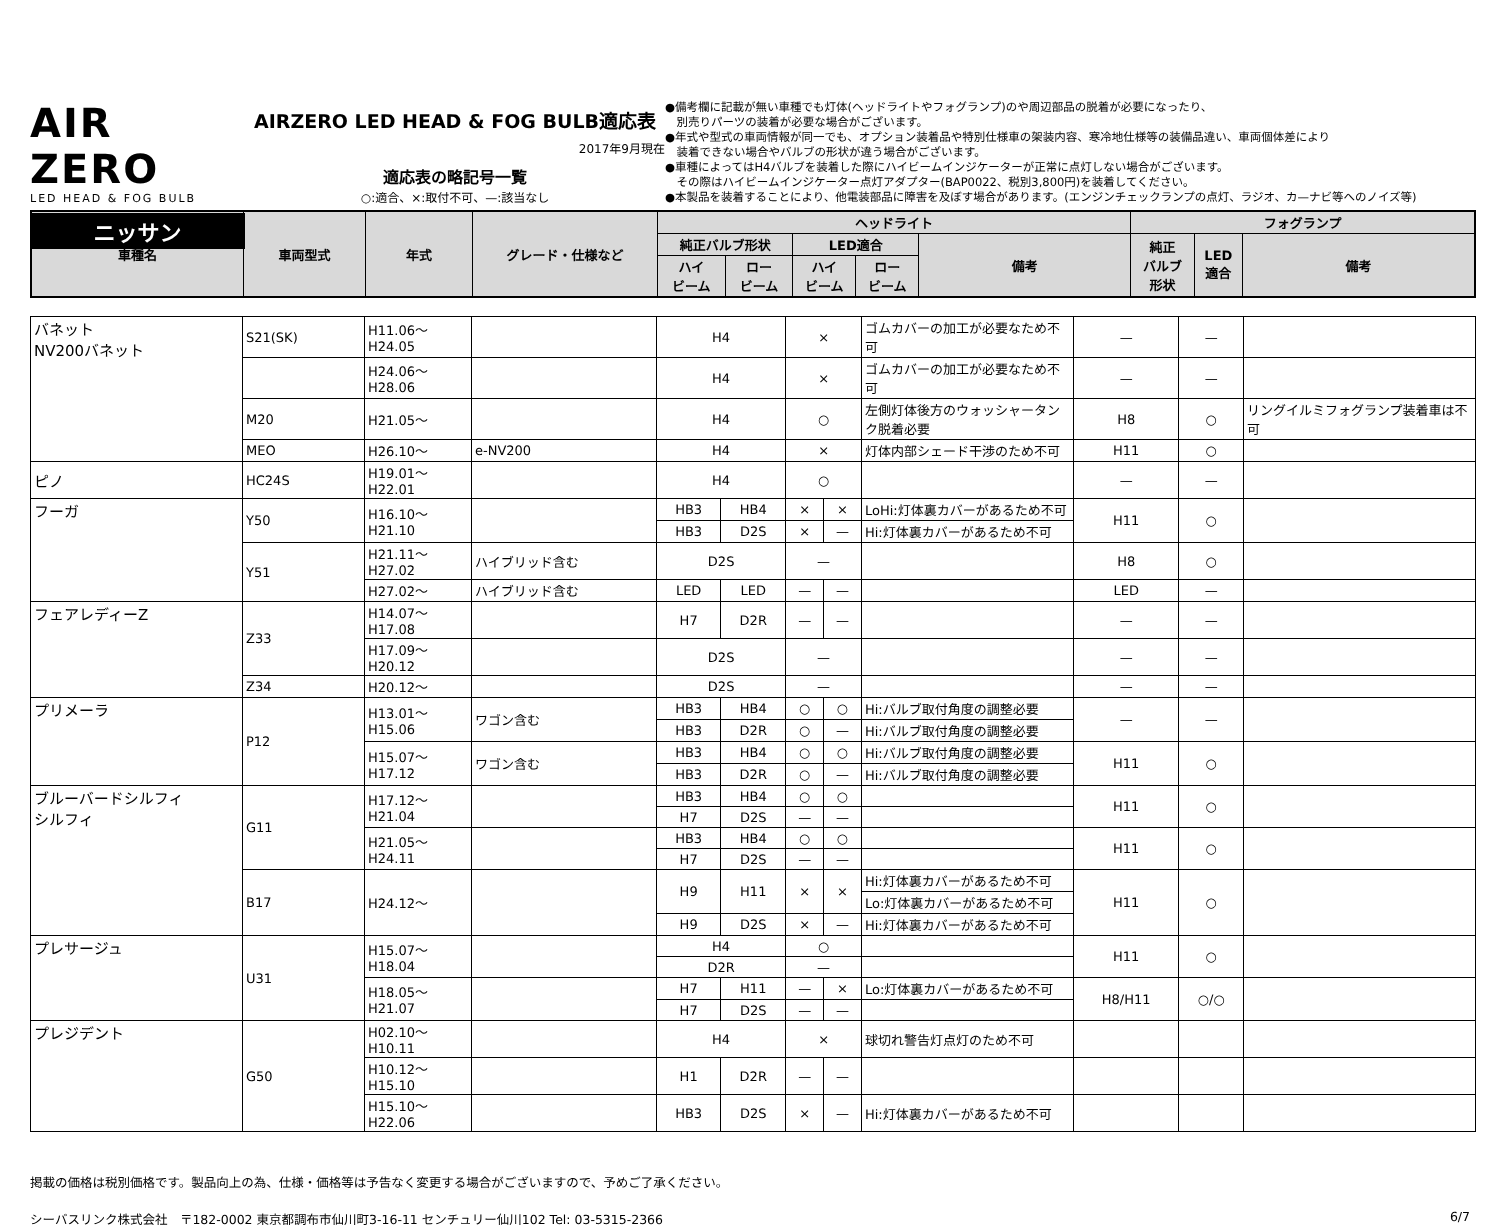AIR ZERO
LED HEAD & FOG BULB
ニッサン
AIRZERO LED HEAD & FOG BULB適応表
2017年9月現在
適応表の略記号一覧
○:適合、×:取付不可、—:該当なし
●備考欄に記載が無い車種でも灯体(ヘッドライトやフォグランプ)のや周辺部品の脱着が必要になったり、
　別売りパーツの装着が必要な場合がございます。
●年式や型式の車両情報が同一でも、オプション装着品や特別仕様車の架装内容、寒冷地仕様等の装備品違い、車両個体差により
　装着できない場合やバルブの形状が違う場合がございます。
●車種によってはH4バルブを装着した際にハイビームインジケーターが正常に点灯しない場合がございます。
　その際はハイビームインジケーター点灯アダプター(BAP0022、税別3,800円)を装着してください。
●本製品を装着することにより、他電装部品に障害を及ぼす場合があります。(エンジンチェックランプの点灯、ラジオ、カ—ナビ等へのノイズ等)
| 車種名 | 車両型式 | 年式 | グレード・仕様など | ヘッドライト | | | | | フォグランプ | | |
| --- | --- | --- | --- | --- | --- | --- | --- | --- | --- | --- | --- |
| | | | | 純正バルブ形状 | | LED適合 | | 備考 | 純正 バルブ 形状 | LED 適合 | 備考 |
| | | | | ハイ ビーム | ロー ビーム | ハイ ビーム | ロー ビーム | | | | |
| バネット NV200バネット | S21(SK) | H11.06～H24.05 | | H4 | | × | | ゴムカバーの加工が必要なため不可 | — | — | |
| | | H24.06～H28.06 | | H4 | | × | | ゴムカバーの加工が必要なため不可 | — | — | |
| | M20 | H21.05～ | | H4 | | ○ | | 左側灯体後方のウォッシャータンク脱着必要 | H8 | ○ | リングイルミフォグランプ装着車は不可 |
| | MEO | H26.10～ | e-NV200 | H4 | | × | | 灯体内部シェード干渉のため不可 | H11 | ○ | |
| ピノ | HC24S | H19.01～H22.01 | | H4 | | ○ | | | — | — | |
| フーガ | Y50 | H16.10～H21.10 | | HB3 | HB4 | × | × | LoHi:灯体裏カバーがあるため不可 | H11 | ○ | |
| | | | | HB3 | D2S | × | — | Hi:灯体裏カバーがあるため不可 | | | |
| | Y51 | H21.11～H27.02 | ハイブリッド含む | D2S | | — | | | H8 | ○ | |
| | | H27.02～ | ハイブリッド含む | LED | LED | — | — | | LED | — | |
| フェアレディーZ | Z33 | H14.07～H17.08 | | H7 | D2R | — | — | | — | — | |
| | | H17.09～H20.12 | | D2S | | — | | | — | — | |
| | Z34 | H20.12～ | | D2S | | — | | | — | — | |
| プリメーラ | P12 | H13.01～H15.06 | ワゴン含む | HB3 | HB4 | ○ | ○ | Hi:バルブ取付角度の調整必要 | — | — | |
| | | | | HB3 | D2R | ○ | — | Hi:バルブ取付角度の調整必要 | | | |
| | | H15.07～H17.12 | ワゴン含む | HB3 | HB4 | ○ | ○ | Hi:バルブ取付角度の調整必要 | H11 | ○ | |
| | | | | HB3 | D2R | ○ | — | Hi:バルブ取付角度の調整必要 | | | |
| ブルーバードシルフィ シルフィ | G11 | H17.12～H21.04 | | HB3 | HB4 | ○ | ○ | | H11 | ○ | |
| | | | | H7 | D2S | — | — | | | | |
| | | H21.05～H24.11 | | HB3 | HB4 | ○ | ○ | | H11 | ○ | |
| | | | | H7 | D2S | — | — | | | | |
| | B17 | H24.12～ | | H9 | H11 | × | × | Hi:灯体裏カバーがあるため不可 | H11 | ○ | |
| | | | | | | | | Lo:灯体裏カバーがあるため不可 | | | |
| | | | | H9 | D2S | × | — | Hi:灯体裏カバーがあるため不可 | | | |
| プレサージュ | U31 | H15.07～H18.04 | | H4 | | ○ | | | H11 | ○ | |
| | | | | D2R | | — | | | | | |
| | | H18.05～H21.07 | | H7 | H11 | — | × | Lo:灯体裏カバーがあるため不可 | H8/H11 | ○/○ | |
| | | | | H7 | D2S | — | — | | | | |
| プレジデント | G50 | H02.10～H10.11 | | H4 | | × | | 球切れ警告灯点灯のため不可 | | | |
| | | H10.12～H15.10 | | H1 | D2R | — | — | | | | |
| | | H15.10～H22.06 | | HB3 | D2S | × | — | Hi:灯体裏カバーがあるため不可 | | | |
掲載の価格は税別価格です。製品向上の為、仕様・価格等は予告なく変更する場合がございますので、予めご了承ください。
シーバスリンク株式会社　〒182-0002 東京都調布市仙川町3-16-11 センチュリー仙川102 Tel: 03-5315-2366 6/7